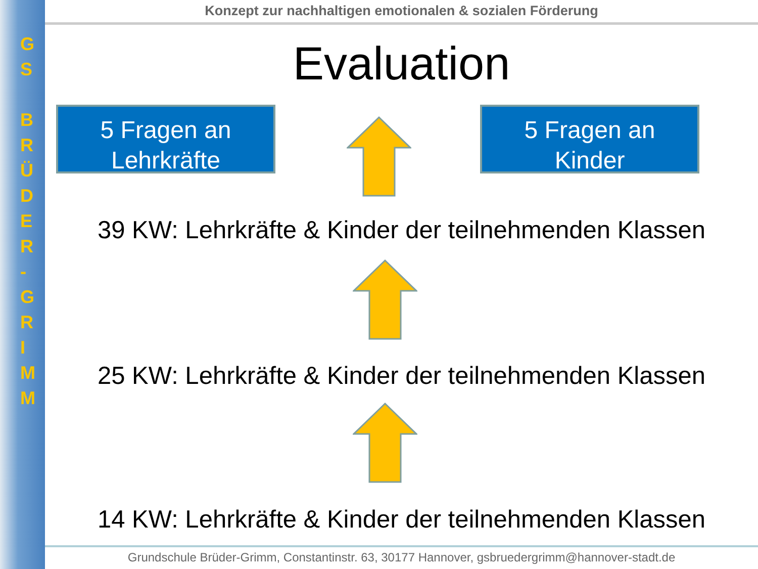G
S
B
R
Ü
D
E
R
-
G
R
I
M
M
Konzept zur nachhaltigen emotionalen & sozialen Förderung
Evaluation
5 Fragen an
Lehrkräfte
5 Fragen an
Kinder
39 KW: Lehrkräfte & Kinder der teilnehmenden Klassen
25 KW: Lehrkräfte & Kinder der teilnehmenden Klassen
14 KW: Lehrkräfte & Kinder der teilnehmenden Klassen
Grundschule Brüder-Grimm, Constantinstr. 63, 30177 Hannover, gsbruedergrimm@hannover-stadt.de